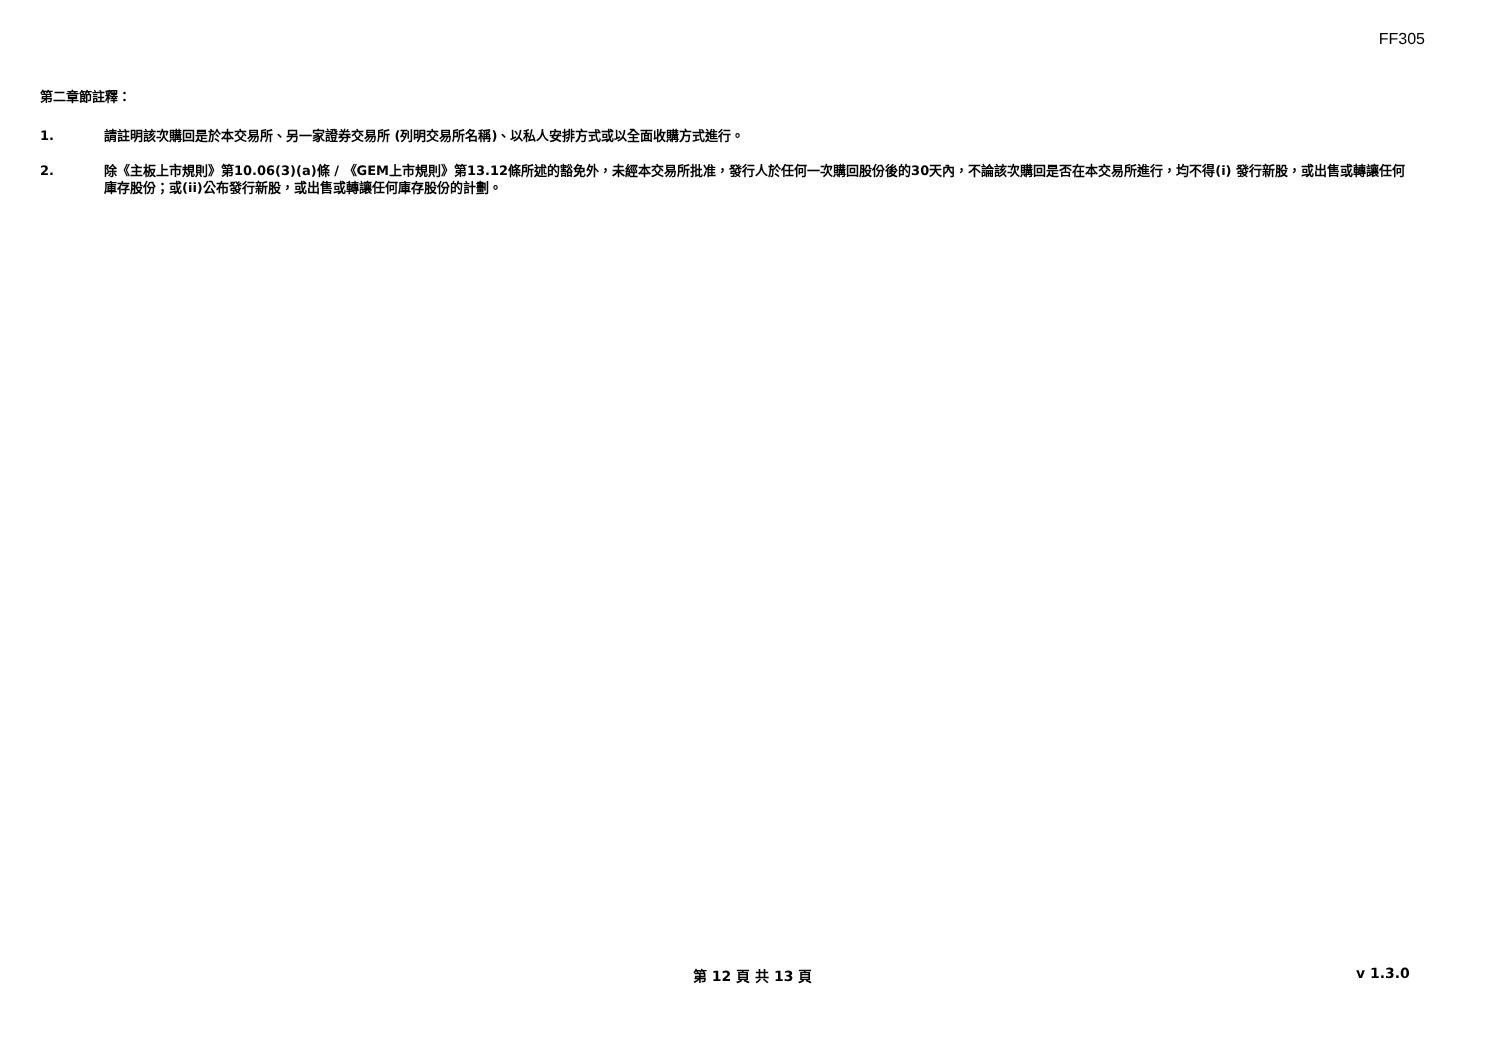FF305
第二章節註釋：
1. 請註明該次購回是於本交易所、另一家證券交易所 (列明交易所名稱)、以私人安排方式或以全面收購方式進行。
2. 除《主板上市規則》第10.06(3)(a)條 / 《GEM上市規則》第13.12條所述的豁免外，未經本交易所批准，發行人於任何一次購回股份後的30天內，不論該次購回是否在本交易所進行，均不得(i) 發行新股，或出售或轉讓任何庫存股份；或(ii)公布發行新股，或出售或轉讓任何庫存股份的計劃。
第 12 頁 共 13 頁 v 1.3.0